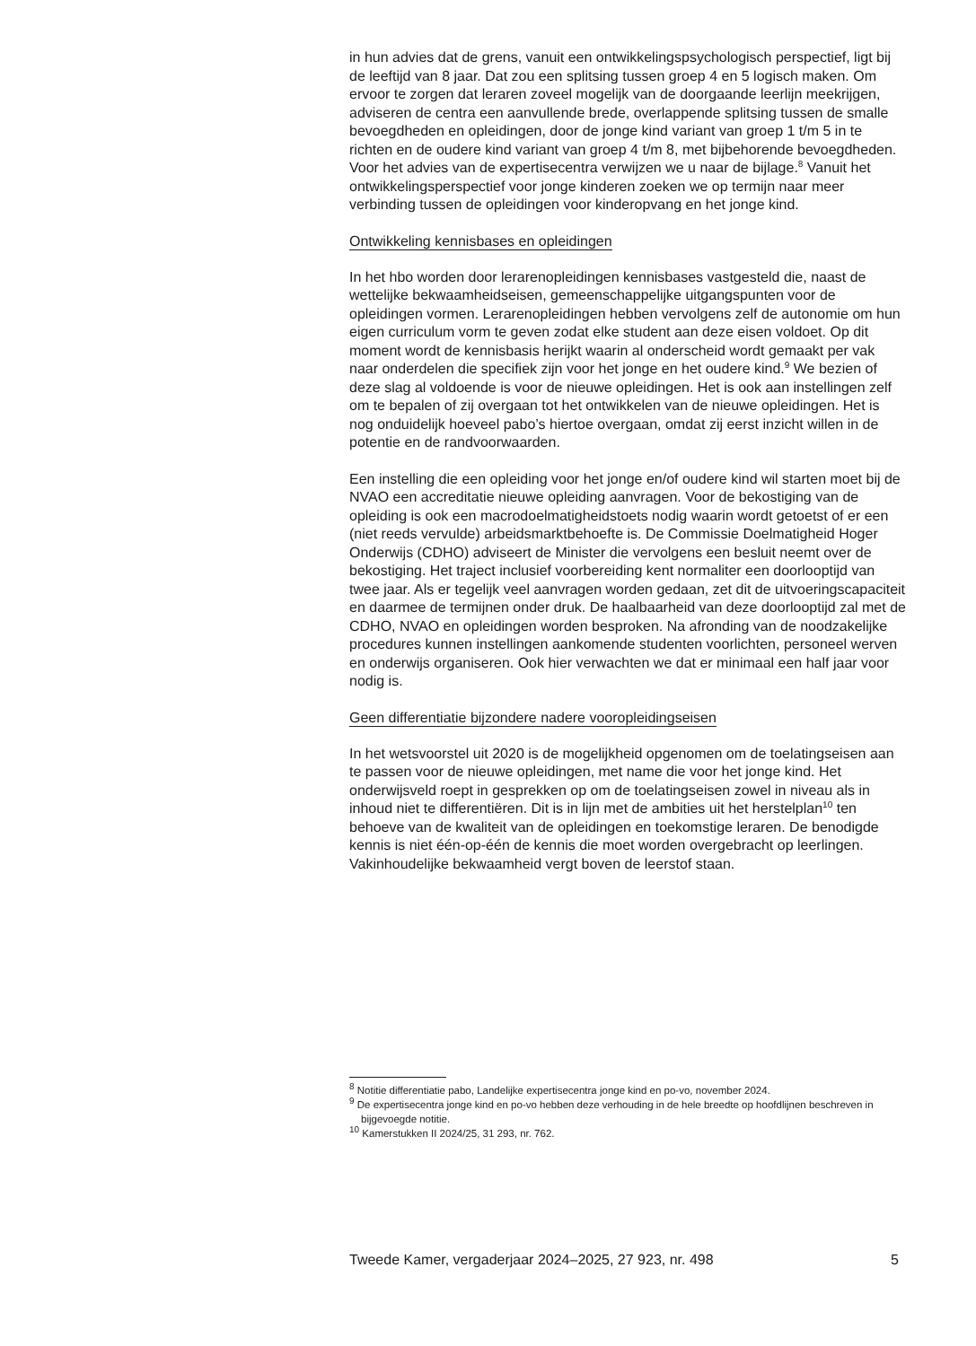in hun advies dat de grens, vanuit een ontwikkelingspsychologisch perspectief, ligt bij de leeftijd van 8 jaar. Dat zou een splitsing tussen groep 4 en 5 logisch maken. Om ervoor te zorgen dat leraren zoveel mogelijk van de doorgaande leerlijn meekrijgen, adviseren de centra een aanvullende brede, overlappende splitsing tussen de smalle bevoegd­heden en opleidingen, door de jonge kind variant van groep 1 t/m 5 in te richten en de oudere kind variant van groep 4 t/m 8, met bijbehorende bevoegdheden. Voor het advies van de expertisecentra verwijzen we u naar de bijlage.<sup>8</sup> Vanuit het ontwikkelingsperspectief voor jonge kinderen zoeken we op termijn naar meer verbinding tussen de opleidingen voor kinderopvang en het jonge kind.
Ontwikkeling kennisbases en opleidingen
In het hbo worden door lerarenopleidingen kennisbases vastgesteld die, naast de wettelijke bekwaamheidseisen, gemeenschappelijke uitgangs­punten voor de opleidingen vormen. Lerarenopleidingen hebben vervolgens zelf de autonomie om hun eigen curriculum vorm te geven zodat elke student aan deze eisen voldoet. Op dit moment wordt de kennisbasis herijkt waarin al onderscheid wordt gemaakt per vak naar onderdelen die specifiek zijn voor het jonge en het oudere kind.<sup>9</sup> We bezien of deze slag al voldoende is voor de nieuwe opleidingen. Het is ook aan instellingen zelf om te bepalen of zij overgaan tot het ontwikkelen van de nieuwe opleidingen. Het is nog onduidelijk hoeveel pabo’s hiertoe overgaan, omdat zij eerst inzicht willen in de potentie en de randvoor­waarden.
Een instelling die een opleiding voor het jonge en/of oudere kind wil starten moet bij de NVAO een accreditatie nieuwe opleiding aanvragen. Voor de bekostiging van de opleiding is ook een macrodoelmatigheids­toets nodig waarin wordt getoetst of er een (niet reeds vervulde) arbeidsmarktbehoefte is. De Commissie Doelmatigheid Hoger Onderwijs (CDHO) adviseert de Minister die vervolgens een besluit neemt over de bekostiging. Het traject inclusief voorbereiding kent normaliter een doorlooptijd van twee jaar. Als er tegelijk veel aanvragen worden gedaan, zet dit de uitvoeringscapaciteit en daarmee de termijnen onder druk. De haalbaarheid van deze doorlooptijd zal met de CDHO, NVAO en oplei­dingen worden besproken. Na afronding van de noodzakelijke procedures kunnen instellingen aankomende studenten voorlichten, personeel werven en onderwijs organiseren. Ook hier verwachten we dat er minimaal een half jaar voor nodig is.
Geen differentiatie bijzondere nadere vooropleidingseisen
In het wetsvoorstel uit 2020 is de mogelijkheid opgenomen om de toelatingseisen aan te passen voor de nieuwe opleidingen, met name die voor het jonge kind. Het onderwijsveld roept in gesprekken op om de toelatingseisen zowel in niveau als in inhoud niet te differentiëren. Dit is in lijn met de ambities uit het herstelplan<sup>10</sup> ten behoeve van de kwaliteit van de opleidingen en toekomstige leraren. De benodigde kennis is niet één-op-één de kennis die moet worden overgebracht op leerlingen. Vakinhoudelijke bekwaamheid vergt boven de leerstof staan.
<sup>8</sup> Notitie differentiatie pabo, Landelijke expertisecentra jonge kind en po-vo, november 2024.
<sup>9</sup> De expertisecentra jonge kind en po-vo hebben deze verhouding in de hele breedte op hoofdlijnen beschreven in bijgevoegde notitie.
<sup>10</sup> Kamerstukken II 2024/25, 31 293, nr. 762.
Tweede Kamer, vergaderjaar 2024–2025, 27 923, nr. 498 5